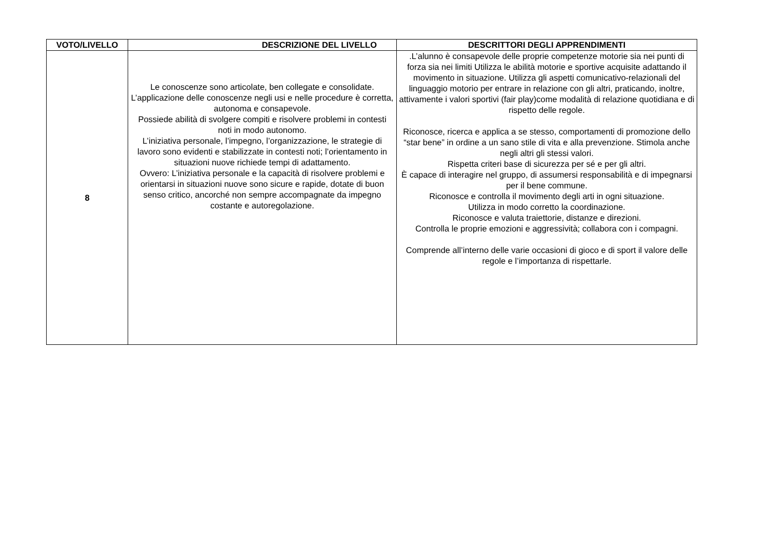| VOTO/LIVELLO | DESCRIZIONE DEL LIVELLO | DESCRITTORI DEGLI APPRENDIMENTI |
| --- | --- | --- |
| 8 | Le conoscenze sono articolate, ben collegate e consolidate. L’applicazione delle conoscenze negli usi e nelle procedure è corretta, autonoma e consapevole. Possiede abilità di svolgere compiti e risolvere problemi in contesti noti in modo autonomo. L’iniziativa personale, l’impegno, l’organizzazione, le strategie di lavoro sono evidenti e stabilizzate in contesti noti; l’orientamento in situazioni nuove richiede tempi di adattamento. Ovvero: L’iniziativa personale e la capacità di risolvere problemi e orientarsi in situazioni nuove sono sicure e rapide, dotate di buon senso critico, ancorché non sempre accompagnate da impegno costante e autoregolazione. | .L’alunno è consapevole delle proprie competenze motorie sia nei punti di forza sia nei limiti Utilizza le abilità motorie e sportive acquisite adattando il movimento in situazione. Utilizza gli aspetti comunicativo-relazionali del linguaggio motorio per entrare in relazione con gli altri, praticando, inoltre, attivamente i valori sportivi (fair play)come modalità di relazione quotidiana e di rispetto delle regole. Riconosce, ricerca e applica a se stesso, comportamenti di promozione dello “star bene” in ordine a un sano stile di vita e alla prevenzione. Stimola anche negli altri gli stessi valori. Rispetta criteri base di sicurezza per sé e per gli altri. È capace di interagire nel gruppo, di assumersi responsabilità e di impegnarsi per il bene commune. Riconosce e controlla il movimento degli arti in ogni situazione. Utilizza in modo corretto la coordinazione. Riconosce e valuta traiettorie, distanze e direzioni. Controlla le proprie emozioni e aggressività; collabora con i compagni. Comprende all’interno delle varie occasioni di gioco e di sport il valore delle regole e l’importanza di rispettarle. |